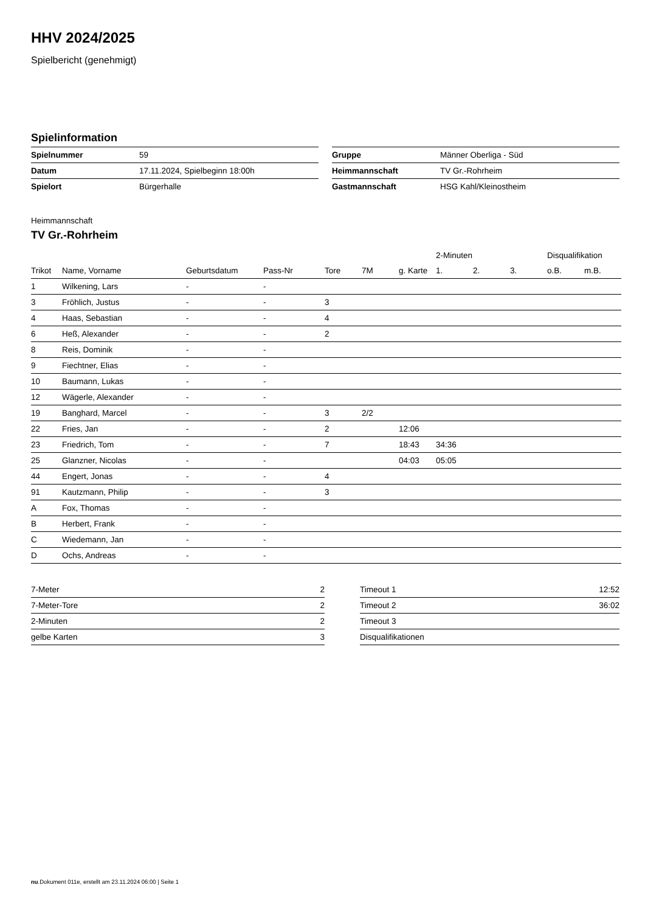HHV 2024/2025
Spielbericht (genehmigt)
Spielinformation
| Spielnummer | 59 |
| Datum | 17.11.2024, Spielbeginn 18:00h |
| Spielort | Bürgerhalle |
| Gruppe | Männer Oberliga - Süd |
| Heimmannschaft | TV Gr.-Rohrheim |
| Gastmannschaft | HSG Kahl/Kleinostheim |
Heimmannschaft
TV Gr.-Rohrheim
| | | | | | | | 2-Minuten | | | Disqualifikation | |
| --- | --- | --- | --- | --- | --- | --- | --- | --- | --- | --- | --- |
| Trikot | Name, Vorname | Geburtsdatum | Pass-Nr | Tore | 7M | g. Karte | 1. | 2. | 3. | o.B. | m.B. |
| 1 | Wilkening, Lars | - | - | | | | | | | | |
| 3 | Fröhlich, Justus | - | - | 3 | | | | | | | |
| 4 | Haas, Sebastian | - | - | 4 | | | | | | | |
| 6 | Heß, Alexander | - | - | 2 | | | | | | | |
| 8 | Reis, Dominik | - | - | | | | | | | | |
| 9 | Fiechtner, Elias | - | - | | | | | | | | |
| 10 | Baumann, Lukas | - | - | | | | | | | | |
| 12 | Wägerle, Alexander | - | - | | | | | | | | |
| 19 | Banghard, Marcel | - | - | 3 | 2/2 | | | | | | |
| 22 | Fries, Jan | - | - | 2 | | 12:06 | | | | | |
| 23 | Friedrich, Tom | - | - | 7 | | 18:43 | 34:36 | | | | |
| 25 | Glanzner, Nicolas | - | - | | | 04:03 | 05:05 | | | | |
| 44 | Engert, Jonas | - | - | 4 | | | | | | | |
| 91 | Kautzmann, Philip | - | - | 3 | | | | | | | |
| A | Fox, Thomas | - | - | | | | | | | | |
| B | Herbert, Frank | - | - | | | | | | | | |
| C | Wiedemann, Jan | - | - | | | | | | | | |
| D | Ochs, Andreas | - | - | | | | | | | | |
| 7-Meter | 2 |
| 7-Meter-Tore | 2 |
| 2-Minuten | 2 |
| gelbe Karten | 3 |
| Timeout 1 | 12:52 |
| Timeout 2 | 36:02 |
| Timeout 3 | |
| Disqualifikationen | |
nu.Dokument 011e, erstellt am 23.11.2024 06:00 | Seite 1